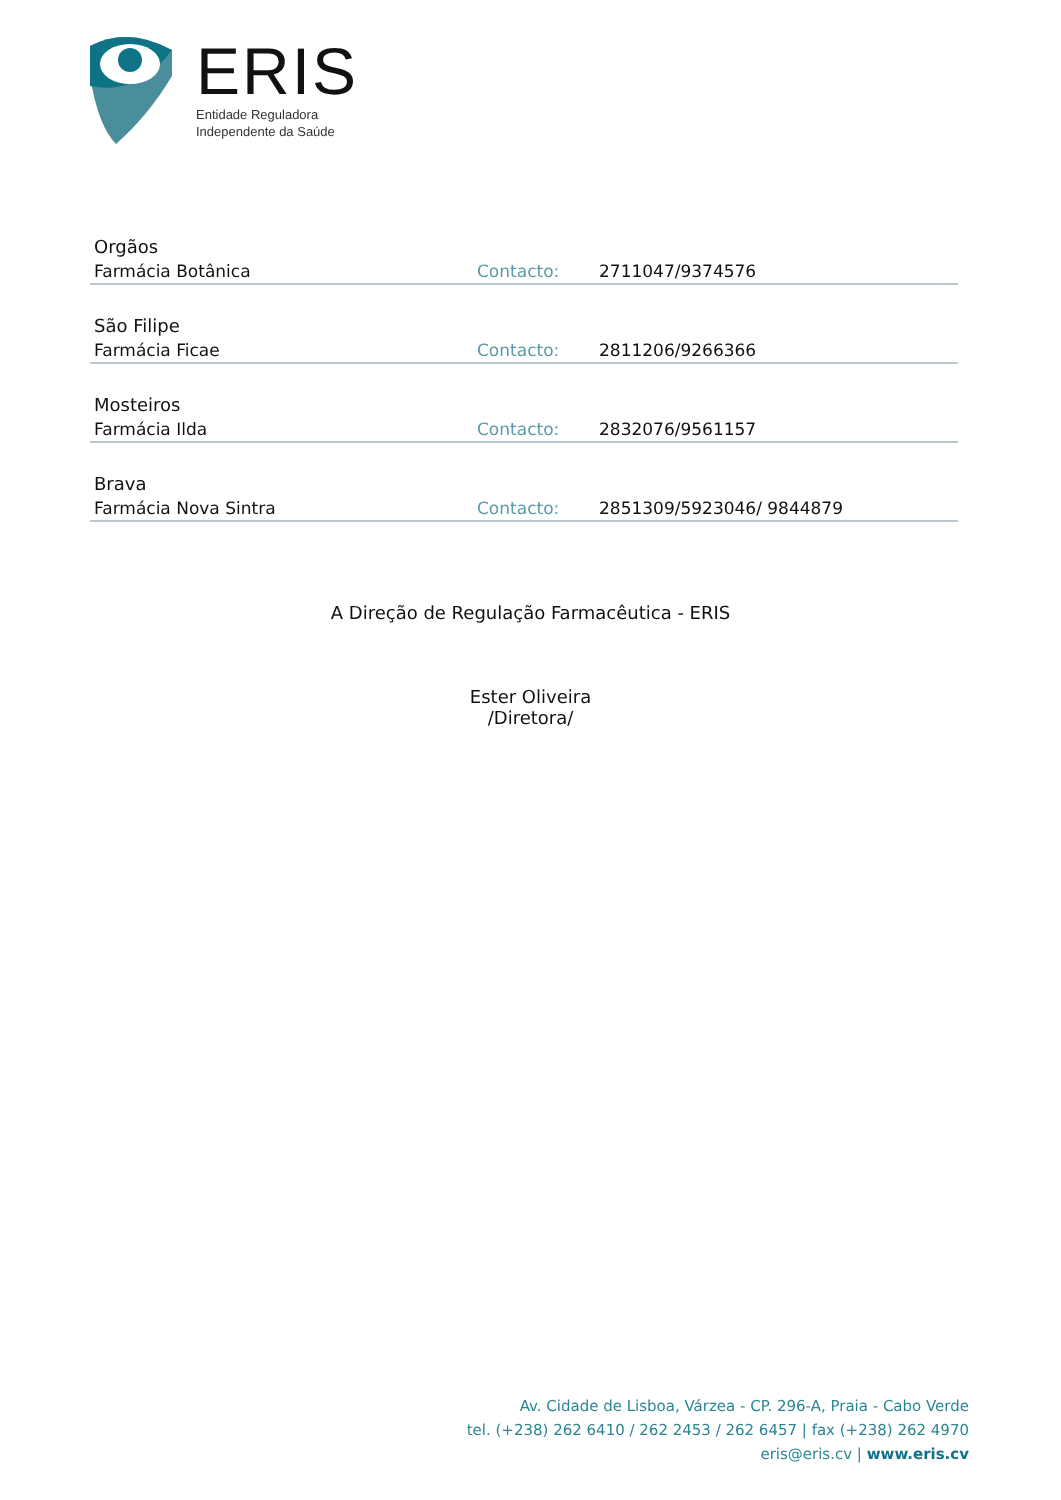ERIS
Entidade Reguladora
Independente da Saúde
Orgãos
| Farmácia Botânica | Contacto: | 2711047/9374576 |
São Filipe
| Farmácia Ficae | Contacto: | 2811206/9266366 |
Mosteiros
| Farmácia Ilda | Contacto: | 2832076/9561157 |
Brava
| Farmácia Nova Sintra | Contacto: | 2851309/5923046/ 9844879 |
A Direção de Regulação Farmacêutica - ERIS
Ester Oliveira
/Diretora/
Av. Cidade de Lisboa, Várzea - CP. 296-A, Praia - Cabo Verde
tel. (+238) 262 6410 / 262 2453 / 262 6457 | fax (+238) 262 4970
eris@eris.cv | www.eris.cv